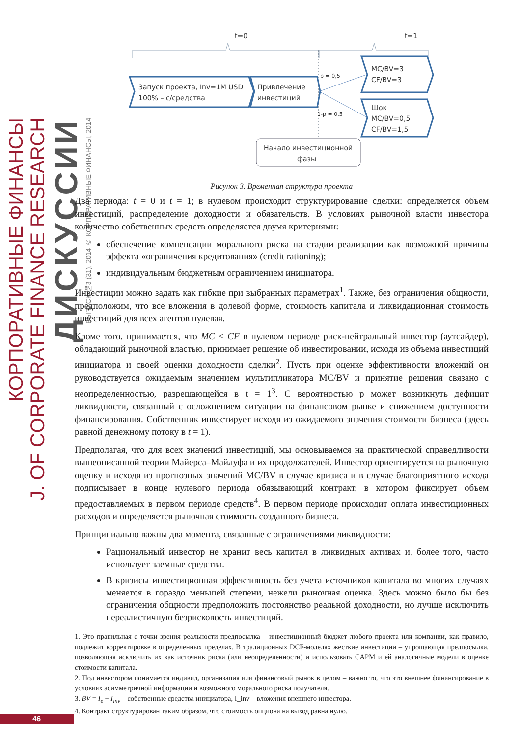КОРПОРАТИВНЫЕ ФИНАНСЫ
J. OF CORPORATE FINANCE RESEARCH
ДИСКУССИИ
ВЫПУСК №3 (31), 2014 © КОРПОРАТИВНЫЕ ФИНАНСЫ, 2014
t=0
t=1
Запуск проекта, Inv=1M USD
100% – с/средства
Привлечение
инвестиций
MC/BV=3
CF/BV=3
Шок
MC/BV=0,5
CF/BV=1,5
p = 0,5
1-p = 0,5
Начало инвестиционной
фазы
Рисунок 3. Временная структура проекта
Два периода: t = 0 и t = 1; в нулевом происходит структурирование сделки: определяется объем инвестиций, распределение доходности и обязательств. В условиях рыночной власти инвестора количество собственных средств определяется двумя критериями:
обеспечение компенсации морального риска на стадии реализации как возможной причины эффекта «ограничения кредитования» (credit rationing);
индивидуальным бюджетным ограничением инициатора.
Инвестиции можно задать как гибкие при выбранных параметрах<sup>1</sup>. Также, без ограничения общности, предположим, что все вложения в долевой форме, стоимость капитала и ликвидационная стоимость инвестиций для всех агентов нулевая.
Кроме того, принимается, что MC < CF в нулевом периоде риск-нейтральный инвестор (аутсайдер), обладающий рыночной властью, принимает решение об инвестировании, исходя из объема инвестиций инициатора и своей оценки доходности сделки<sup>2</sup>. Пусть при оценке эффективности вложений он руководствуется ожидаемым значением мультипликатора MC/BV и принятие решения связано с неопределенностью, разрешающейся в t = 1<sup>3</sup>. С вероятностью p может возникнуть дефицит ликвидности, связанный с осложнением ситуации на финансовом рынке и снижением доступности финансирования. Собственник инвестирует исходя из ожидаемого значения стоимости бизнеса (здесь равной денежному потоку в t = 1).
Предполагая, что для всех значений инвестиций, мы основываемся на практической справедливости вышеописанной теории Майерса–Майлуфа и их продолжателей. Инвестор ориентируется на рыночную оценку и исходя из прогнозных значений MC/BV в случае кризиса и в случае благоприятного исхода подписывает в конце нулевого периода обязывающий контракт, в котором фиксирует объем предоставляемых в первом периоде средств<sup>4</sup>. В первом периоде происходит оплата инвестиционных расходов и определяется рыночная стоимость созданного бизнеса.
Принципиально важны два момента, связанные с ограничениями ликвидности:
Рациональный инвестор не хранит весь капитал в ликвидных активах и, более того, часто использует заемные средства.
В кризисы инвестиционная эффективность без учета источников капитала во многих случаях меняется в гораздо меньшей степени, нежели рыночная оценка. Здесь можно было бы без ограничения общности предположить постоянство реальной доходности, но лучше исключить нереалистичную безрисковость инвестиций.
1. Это правильная с точки зрения реальности предпосылка – инвестиционный бюджет любого проекта или компании, как правило, подлежит корректировке в определенных пределах. В традиционных DCF-моделях жесткие инвестиции – упрощающая предпосылка, позволяющая исключить их как источник риска (или неопределенности) и использовать CAPM и ей аналогичные модели в оценке стоимости капитала.
2. Под инвестором понимается индивид, организация или финансовый рынок в целом – важно то, что это внешнее финансирование в условиях асимметричной информации и возможного морального риска получателя.
3. BV = I<sub>e</sub> + I<sub>inv</sub> – собственные средства инициатора, I_inv – вложения внешнего инвестора.
4. Контракт структурирован таким образом, что стоимость опциона на выход равна нулю.
46